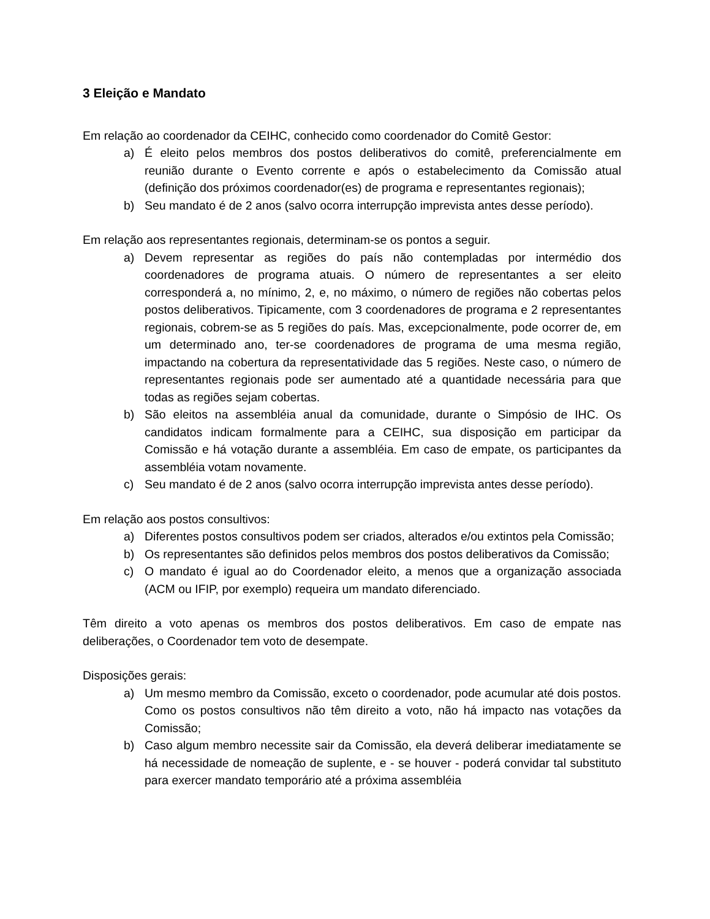3 Eleição e Mandato
Em relação ao coordenador da CEIHC, conhecido como coordenador do Comitê Gestor:
a) É eleito pelos membros dos postos deliberativos do comitê, preferencialmente em reunião durante o Evento corrente e após o estabelecimento da Comissão atual (definição dos próximos coordenador(es) de programa e representantes regionais);
b) Seu mandato é de 2 anos (salvo ocorra interrupção imprevista antes desse período).
Em relação aos representantes regionais, determinam-se os pontos a seguir.
a) Devem representar as regiões do país não contempladas por intermédio dos coordenadores de programa atuais. O número de representantes a ser eleito corresponderá a, no mínimo, 2, e, no máximo, o número de regiões não cobertas pelos postos deliberativos. Tipicamente, com 3 coordenadores de programa e 2 representantes regionais, cobrem-se as 5 regiões do país. Mas, excepcionalmente, pode ocorrer de, em um determinado ano, ter-se coordenadores de programa de uma mesma região, impactando na cobertura da representatividade das 5 regiões. Neste caso, o número de representantes regionais pode ser aumentado até a quantidade necessária para que todas as regiões sejam cobertas.
b) São eleitos na assembléia anual da comunidade, durante o Simpósio de IHC. Os candidatos indicam formalmente para a CEIHC, sua disposição em participar da Comissão e há votação durante a assembléia. Em caso de empate, os participantes da assembléia votam novamente.
c) Seu mandato é de 2 anos (salvo ocorra interrupção imprevista antes desse período).
Em relação aos postos consultivos:
a) Diferentes postos consultivos podem ser criados, alterados e/ou extintos pela Comissão;
b) Os representantes são definidos pelos membros dos postos deliberativos da Comissão;
c) O mandato é igual ao do Coordenador eleito, a menos que a organização associada (ACM ou IFIP, por exemplo) requeira um mandato diferenciado.
Têm direito a voto apenas os membros dos postos deliberativos. Em caso de empate nas deliberações, o Coordenador tem voto de desempate.
Disposições gerais:
a) Um mesmo membro da Comissão, exceto o coordenador, pode acumular até dois postos. Como os postos consultivos não têm direito a voto, não há impacto nas votações da Comissão;
b) Caso algum membro necessite sair da Comissão, ela deverá deliberar imediatamente se há necessidade de nomeação de suplente, e - se houver - poderá convidar tal substituto para exercer mandato temporário até a próxima assembléia